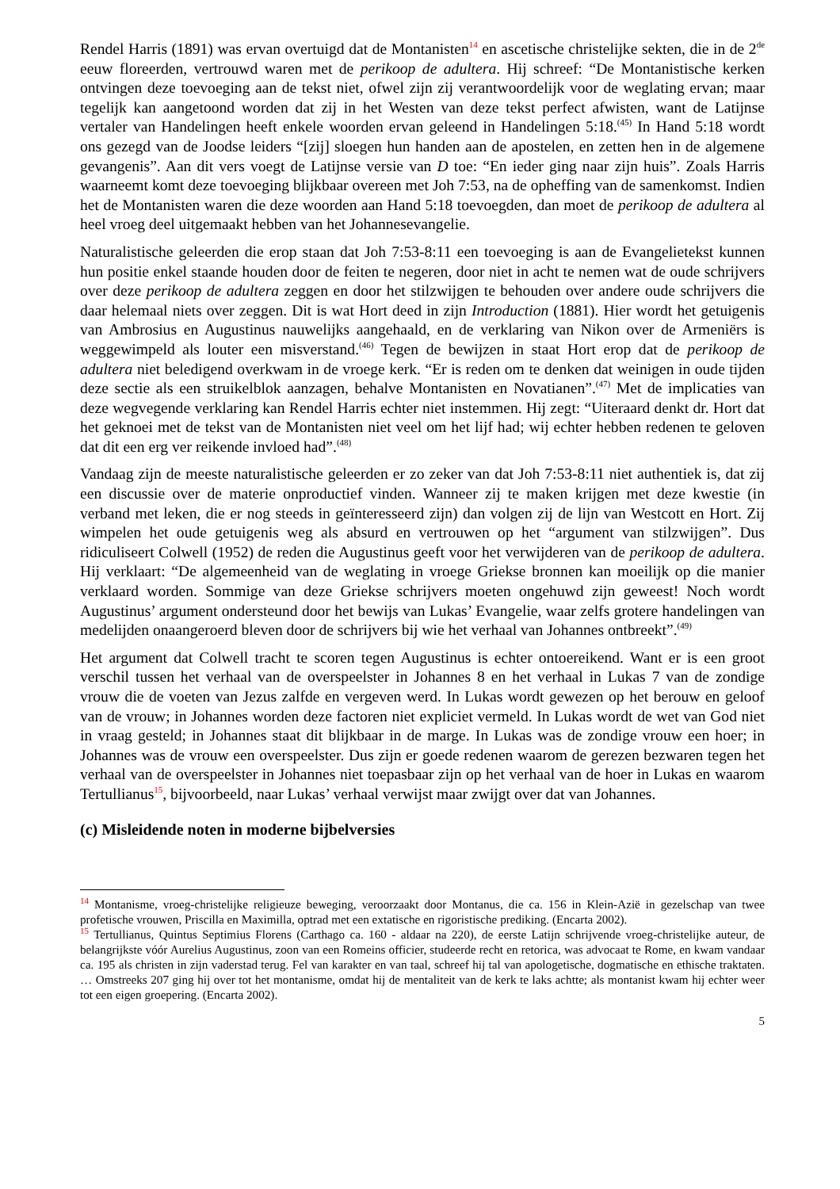Rendel Harris (1891) was ervan overtuigd dat de Montanisten<sup>14</sup> en ascetische christelijke sekten, die in de 2<sup>de</sup> eeuw floreerden, vertrouwd waren met de perikoop de adultera. Hij schreef: “De Montanistische kerken ontvingen deze toevoeging aan de tekst niet, ofwel zijn zij verantwoordelijk voor de weglating ervan; maar tegelijk kan aangetoond worden dat zij in het Westen van deze tekst perfect afwisten, want de Latijnse vertaler van Handelingen heeft enkele woorden ervan geleend in Handelingen 5:18.<sup>(45)</sup> In Hand 5:18 wordt ons gezegd van de Joodse leiders “[zij] sloegen hun handen aan de apostelen, en zetten hen in de algemene gevangenis”. Aan dit vers voegt de Latijnse versie van D toe: “En ieder ging naar zijn huis”. Zoals Harris waarneemt komt deze toevoeging blijkbaar overeen met Joh 7:53, na de opheffing van de samenkomst. Indien het de Montanisten waren die deze woorden aan Hand 5:18 toevoegden, dan moet de perikoop de adultera al heel vroeg deel uitgemaakt hebben van het Johannesevangelie.
Naturalistische geleerden die erop staan dat Joh 7:53-8:11 een toevoeging is aan de Evangelietekst kunnen hun positie enkel staande houden door de feiten te negeren, door niet in acht te nemen wat de oude schrijvers over deze perikoop de adultera zeggen en door het stilzwijgen te behouden over andere oude schrijvers die daar helemaal niets over zeggen. Dit is wat Hort deed in zijn Introduction (1881). Hier wordt het getuigenis van Ambrosius en Augustinus nauwelijks aangehaald, en de verklaring van Nikon over de Armeniërs is weggewimpeld als louter een misverstand.<sup>(46)</sup> Tegen de bewijzen in staat Hort erop dat de perikoop de adultera niet beledigend overkwam in de vroege kerk. “Er is reden om te denken dat weinigen in oude tijden deze sectie als een struikelblok aanzagen, behalve Montanisten en Novatianen”.<sup>(47)</sup> Met de implicaties van deze wegvegende verklaring kan Rendel Harris echter niet instemmen. Hij zegt: “Uiteraard denkt dr. Hort dat het geknoei met de tekst van de Montanisten niet veel om het lijf had; wij echter hebben redenen te geloven dat dit een erg ver reikende invloed had”.<sup>(48)</sup>
Vandaag zijn de meeste naturalistische geleerden er zo zeker van dat Joh 7:53-8:11 niet authentiek is, dat zij een discussie over de materie onproductief vinden. Wanneer zij te maken krijgen met deze kwestie (in verband met leken, die er nog steeds in geïnteresseerd zijn) dan volgen zij de lijn van Westcott en Hort. Zij wimpelen het oude getuigenis weg als absurd en vertrouwen op het “argument van stilzwijgen”. Dus ridiculiseert Colwell (1952) de reden die Augustinus geeft voor het verwijderen van de perikoop de adultera. Hij verklaart: “De algemeenheid van de weglating in vroege Griekse bronnen kan moeilijk op die manier verklaard worden. Sommige van deze Griekse schrijvers moeten ongehuwd zijn geweest! Noch wordt Augustinus’ argument ondersteund door het bewijs van Lukas’ Evangelie, waar zelfs grotere handelingen van medelijden onaangeroerd bleven door de schrijvers bij wie het verhaal van Johannes ontbreekt”.<sup>(49)</sup>
Het argument dat Colwell tracht te scoren tegen Augustinus is echter ontoereikend. Want er is een groot verschil tussen het verhaal van de overspeelster in Johannes 8 en het verhaal in Lukas 7 van de zondige vrouw die de voeten van Jezus zalfde en vergeven werd. In Lukas wordt gewezen op het berouw en geloof van de vrouw; in Johannes worden deze factoren niet expliciet vermeld. In Lukas wordt de wet van God niet in vraag gesteld; in Johannes staat dit blijkbaar in de marge. In Lukas was de zondige vrouw een hoer; in Johannes was de vrouw een overspeelster. Dus zijn er goede redenen waarom de gerezen bezwaren tegen het verhaal van de overspeelster in Johannes niet toepasbaar zijn op het verhaal van de hoer in Lukas en waarom Tertullianus<sup>15</sup>, bijvoorbeeld, naar Lukas’ verhaal verwijst maar zwijgt over dat van Johannes.
(c) Misleidende noten in moderne bijbelversies
<sup>14</sup> Montanisme, vroeg-christelijke religieuze beweging, veroorzaakt door Montanus, die ca. 156 in Klein-Azië in gezelschap van twee profetische vrouwen, Priscilla en Maximilla, optrad met een extatische en rigoristische prediking. (Encarta 2002).
<sup>15</sup> Tertullianus, Quintus Septimius Florens (Carthago ca. 160 - aldaar na 220), de eerste Latijn schrijvende vroeg-christelijke auteur, de belangrijkste vóór Aurelius Augustinus, zoon van een Romeins officier, studeerde recht en retorica, was advocaat te Rome, en kwam vandaar ca. 195 als christen in zijn vaderstad terug. Fel van karakter en van taal, schreef hij tal van apologetische, dogmatische en ethische traktaten. … Omstreeks 207 ging hij over tot het montanisme, omdat hij de mentaliteit van de kerk te laks achtte; als montanist kwam hij echter weer tot een eigen groepering. (Encarta 2002).
5